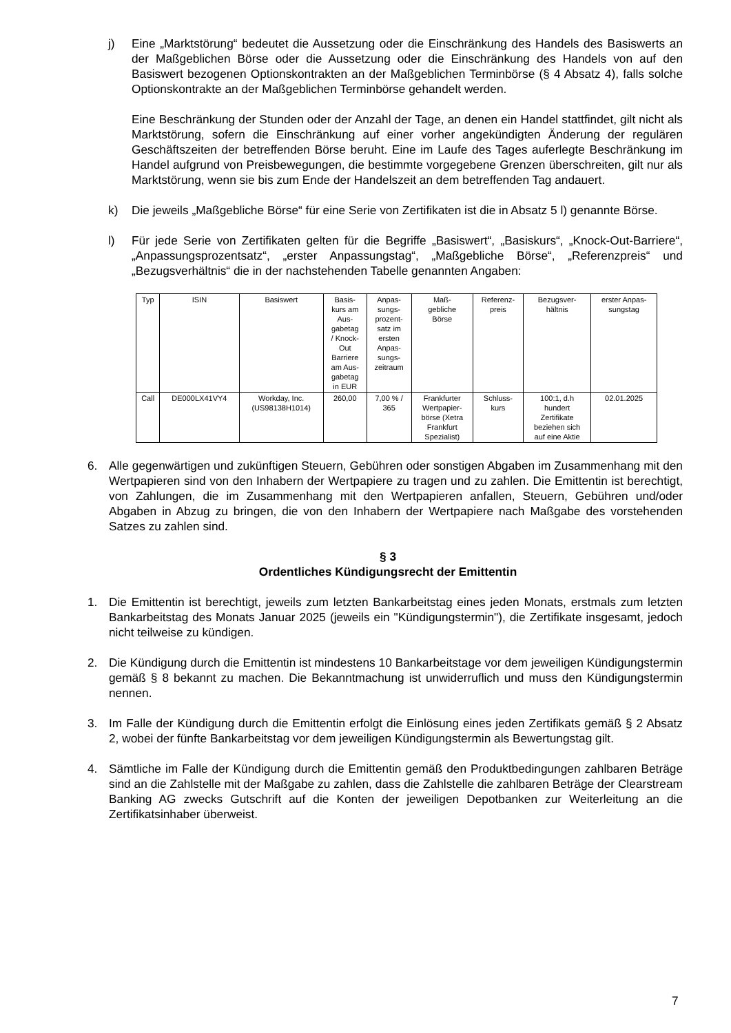j) Eine „Marktstörung“ bedeutet die Aussetzung oder die Einschränkung des Handels des Basiswerts an der Maßgeblichen Börse oder die Aussetzung oder die Einschränkung des Handels von auf den Basiswert bezogenen Optionskontrakten an der Maßgeblichen Terminbörse (§ 4 Absatz 4), falls solche Optionskontrakte an der Maßgeblichen Terminbörse gehandelt werden.
Eine Beschränkung der Stunden oder der Anzahl der Tage, an denen ein Handel stattfindet, gilt nicht als Marktstörung, sofern die Einschränkung auf einer vorher angekündigten Änderung der regulären Geschäftszeiten der betreffenden Börse beruht. Eine im Laufe des Tages auferlegte Beschränkung im Handel aufgrund von Preisbewegungen, die bestimmte vorgegebene Grenzen überschreiten, gilt nur als Marktstörung, wenn sie bis zum Ende der Handelszeit an dem betreffenden Tag andauert.
k) Die jeweils „Maßgebliche Börse“ für eine Serie von Zertifikaten ist die in Absatz 5 l) genannte Börse.
l) Für jede Serie von Zertifikaten gelten für die Begriffe „Basiswert“, „Basiskurs“, „Knock-Out-Barriere“, „Anpassungsprozentsatz“, „erster Anpassungstag“, „Maßgebliche Börse“, „Referenzpreis“ und „Bezugsverhältnis“ die in der nachstehenden Tabelle genannten Angaben:
| Typ | ISIN | Basiswert | Basis- kurs am Aus- gabetag / Knock- Out Barriere am Aus- gabetag in EUR | Anpas- sungs- prozent- satz im ersten Anpas- sungs- zeitraum | Maß- gebliche Börse | Referenz- preis | Bezugsver- hältnis | erster Anpas- sungstag |
| --- | --- | --- | --- | --- | --- | --- | --- | --- |
| Call | DE000LX41VY4 | Workday, Inc. (US98138H1014) | 260,00 | 7,00 % / 365 | Frankfurter Wertpapier- börse (Xetra Frankfurt Spezialist) | Schluss- kurs | 100:1, d.h hundert Zertifikate beziehen sich auf eine Aktie | 02.01.2025 |
6. Alle gegenwärtigen und zukünftigen Steuern, Gebühren oder sonstigen Abgaben im Zusammenhang mit den Wertpapieren sind von den Inhabern der Wertpapiere zu tragen und zu zahlen. Die Emittentin ist berechtigt, von Zahlungen, die im Zusammenhang mit den Wertpapieren anfallen, Steuern, Gebühren und/oder Abgaben in Abzug zu bringen, die von den Inhabern der Wertpapiere nach Maßgabe des vorstehenden Satzes zu zahlen sind.
§ 3
Ordentliches Kündigungsrecht der Emittentin
1. Die Emittentin ist berechtigt, jeweils zum letzten Bankarbeitstag eines jeden Monats, erstmals zum letzten Bankarbeitstag des Monats Januar 2025 (jeweils ein "Kündigungstermin"), die Zertifikate insgesamt, jedoch nicht teilweise zu kündigen.
2. Die Kündigung durch die Emittentin ist mindestens 10 Bankarbeitstage vor dem jeweiligen Kündigungstermin gemäß § 8 bekannt zu machen. Die Bekanntmachung ist unwiderruflich und muss den Kündigungstermin nennen.
3. Im Falle der Kündigung durch die Emittentin erfolgt die Einlösung eines jeden Zertifikats gemäß § 2 Absatz 2, wobei der fünfte Bankarbeitstag vor dem jeweiligen Kündigungstermin als Bewertungstag gilt.
4. Sämtliche im Falle der Kündigung durch die Emittentin gemäß den Produktbedingungen zahlbaren Beträge sind an die Zahlstelle mit der Maßgabe zu zahlen, dass die Zahlstelle die zahlbaren Beträge der Clearstream Banking AG zwecks Gutschrift auf die Konten der jeweiligen Depotbanken zur Weiterleitung an die Zertifikatsinhaber überweist.
7